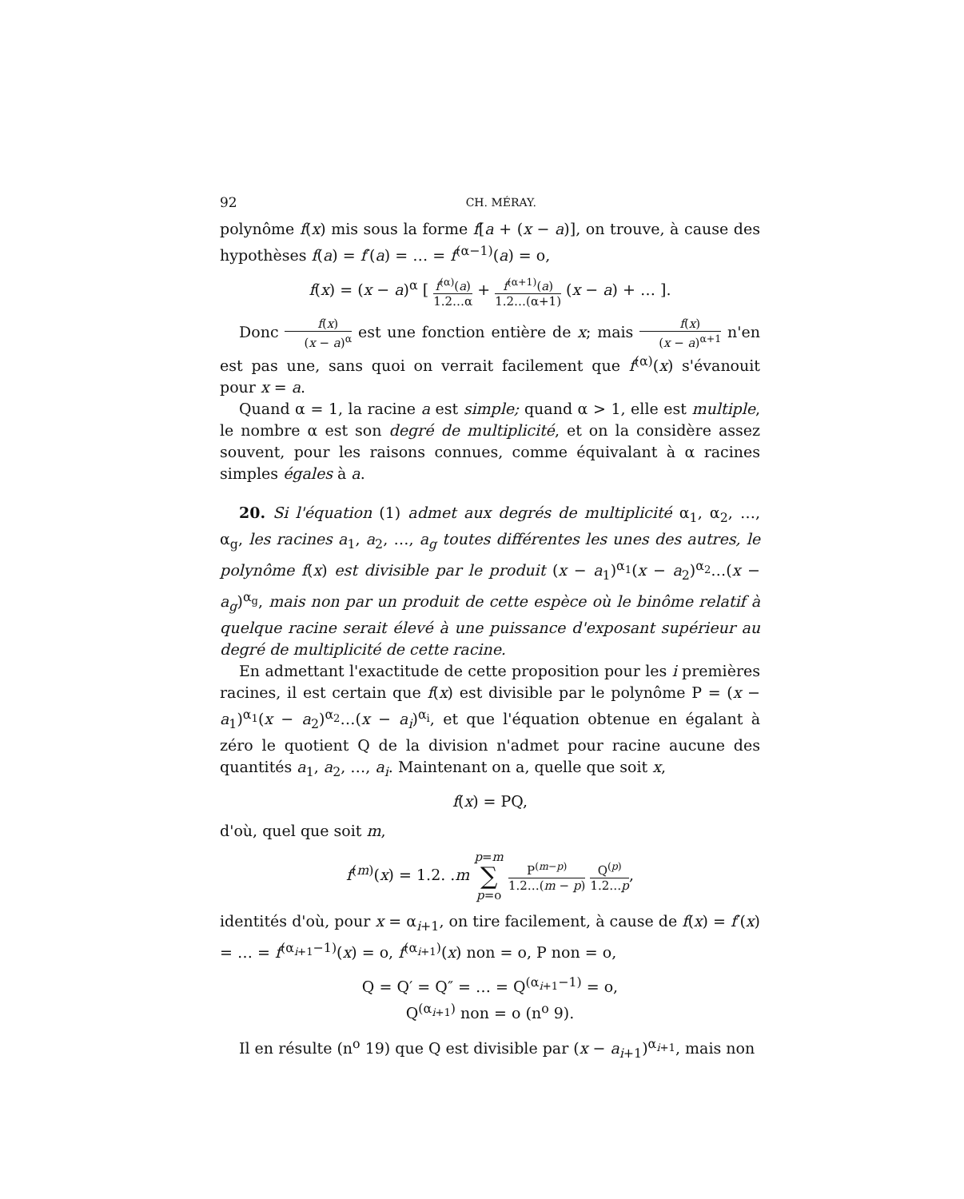92 CH. MÉRAY.
polynôme f(x) mis sous la forme f[a + (x − a)], on trouve, à cause des hypothèses f(a) = f′(a) = … = f<sup>(α−1)</sup>(a) = o,
f(x) = (x − a)<sup>α</sup> [ f<sup>(α)</sup>(a) 1.2…α + f<sup>(α+1)</sup>(a) 1.2…(α+1) (x − a) + … ].
Donc f(x) (x − a)<sup>α</sup> est une fonction entière de x; mais f(x) (x − a)<sup>α+1</sup> n'en est pas une, sans quoi on verrait facilement que f<sup>(α)</sup>(x) s'évanouit pour x = a.
Quand α = 1, la racine a est simple; quand α > 1, elle est multiple, le nombre α est son degré de multiplicité, et on la considère assez souvent, pour les raisons connues, comme équivalant à α racines simples égales à a.
20. Si l'équation (1) admet aux degrés de multiplicité α<sub>1</sub>, α<sub>2</sub>, …, α<sub>g</sub>, les racines a<sub>1</sub>, a<sub>2</sub>, …, a<sub>g</sub> toutes différentes les unes des autres, le polynôme f(x) est divisible par le produit (x − a<sub>1</sub>)<sup>α<sub>1</sub></sup>(x − a<sub>2</sub>)<sup>α<sub>2</sub></sup>…(x − a<sub>g</sub>)<sup>α<sub>g</sub></sup>, mais non par un produit de cette espèce où le binôme relatif à quelque racine serait élevé à une puissance d'exposant supérieur au degré de multiplicité de cette racine.
En admettant l'exactitude de cette proposition pour les i premières racines, il est certain que f(x) est divisible par le polynôme P = (x − a<sub>1</sub>)<sup>α<sub>1</sub></sup>(x − a<sub>2</sub>)<sup>α<sub>2</sub></sup>…(x − a<sub>i</sub>)<sup>α<sub>i</sub></sup>, et que l'équation obtenue en égalant à zéro le quotient Q de la division n'admet pour racine aucune des quantités a<sub>1</sub>, a<sub>2</sub>, …, a<sub>i</sub>. Maintenant on a, quelle que soit x,
f(x) = PQ,
d'où, quel que soit m,
f<sup>(m)</sup>(x) = 1.2. .m p=m ∑ p=o P<sup>(m−p)</sup> 1.2…(m − p) Q<sup>(p)</sup> 1.2…p,
identités d'où, pour x = α<sub>i+1</sub>, on tire facilement, à cause de f(x) = f′(x) = … = f<sup>(α<sub>i+1</sub>−1)</sup>(x) = o, f<sup>(α<sub>i+1</sub>)</sup>(x) non = o, P non = o,
Q = Q′ = Q″ = … = Q<sup>(α<sub>i+1</sub>−1)</sup> = o,
Q<sup>(α<sub>i+1</sub>)</sup> non = o (n<sup>o</sup> 9).
Il en résulte (n<sup>o</sup> 19) que Q est divisible par (x − a<sub>i+1</sub>)<sup>α<sub>i+1</sub></sup>, mais non